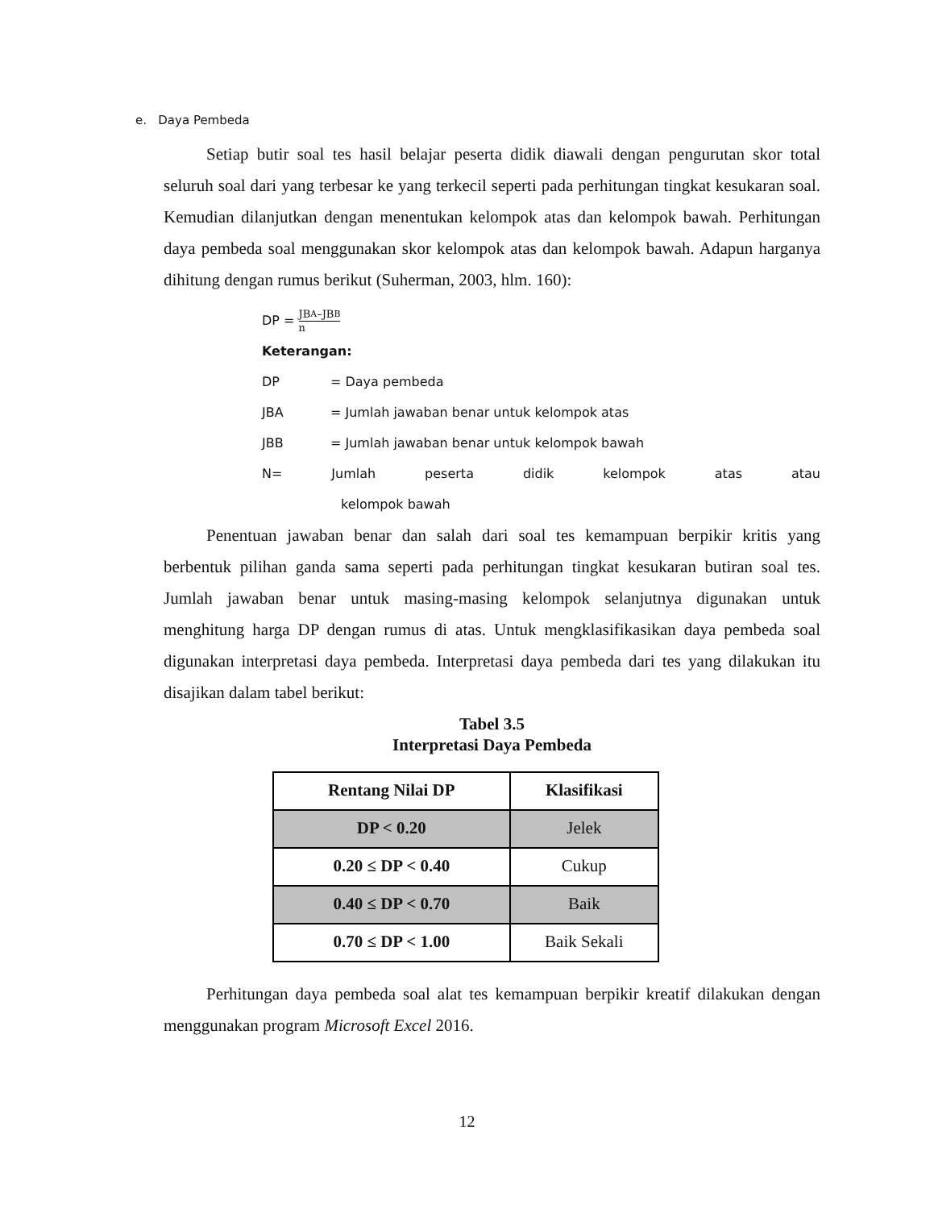e. Daya Pembeda
Setiap butir soal tes hasil belajar peserta didik diawali dengan pengurutan skor total seluruh soal dari yang terbesar ke yang terkecil seperti pada perhitungan tingkat kesukaran soal. Kemudian dilanjutkan dengan menentukan kelompok atas dan kelompok bawah. Perhitungan daya pembeda soal menggunakan skor kelompok atas dan kelompok bawah. Adapun harganya dihitung dengan rumus berikut (Suherman, 2003, hlm. 160):
DP =
JB<sub>A</sub>–JB<sub>B</sub>
n
Keterangan:
DP = Daya pembeda
JBA = Jumlah jawaban benar untuk kelompok atas
JBB = Jumlah jawaban benar untuk kelompok bawah
N= Jumlah peserta didik kelompok atas atau
kelompok bawah
Penentuan jawaban benar dan salah dari soal tes kemampuan berpikir kritis yang berbentuk pilihan ganda sama seperti pada perhitungan tingkat kesukaran butiran soal tes. Jumlah jawaban benar untuk masing-masing kelompok selanjutnya digunakan untuk menghitung harga DP dengan rumus di atas. Untuk mengklasifikasikan daya pembeda soal digunakan interpretasi daya pembeda. Interpretasi daya pembeda dari tes yang dilakukan itu disajikan dalam tabel berikut:
Tabel 3.5
Interpretasi Daya Pembeda
| Rentang Nilai DP | Klasifikasi |
| --- | --- |
| DP < 0.20 | Jelek |
| 0.20 ≤ DP < 0.40 | Cukup |
| 0.40 ≤ DP < 0.70 | Baik |
| 0.70 ≤ DP < 1.00 | Baik Sekali |
Perhitungan daya pembeda soal alat tes kemampuan berpikir kreatif dilakukan dengan menggunakan program Microsoft Excel 2016.
12